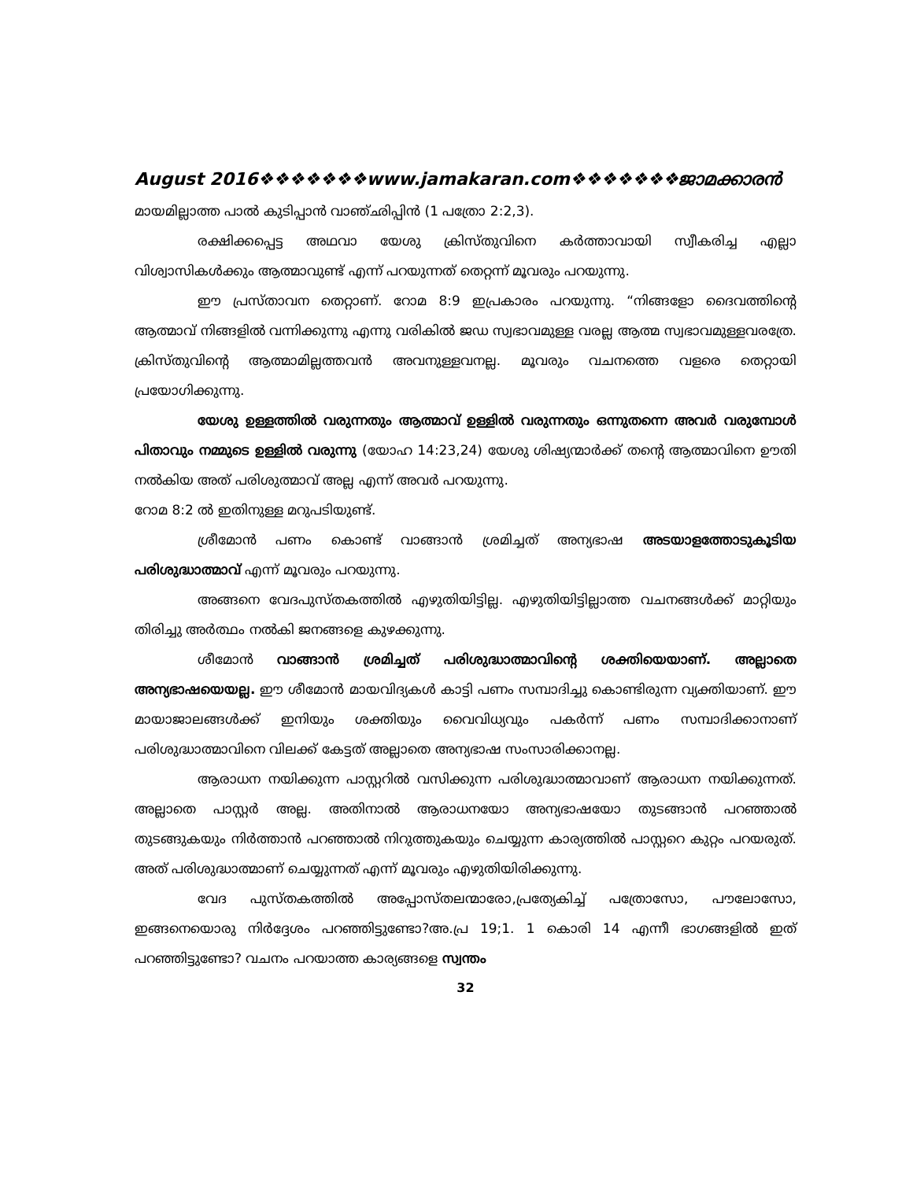August 2016❖❖❖❖❖❖❖www.jamakaran.com❖❖❖❖❖❖❖ജാമക്കാരൻ
മായമില്ലാത്ത പാൽ കുടിപ്പാൻ വാഞ്ഛിപ്പിൻ (1 പത്രോ 2:2,3).
രക്ഷിക്കപ്പെട്ട അഥവാ യേശു ക്രിസ്തുവിനെ കർത്താവായി സ്വീകരിച്ച എല്ലാ വിശ്വാസികൾക്കും ആത്മാവുണ്ട് എന്ന് പറയുന്നത് തെറ്റന്ന് മൂവരും പറയുന്നു.
ഈ പ്രസ്താവന തെറ്റാണ്. റോമ 8:9 ഇപ്രകാരം പറയുന്നു. “നിങ്ങളോ ദൈവത്തിന്റെ ആത്മാവ് നിങ്ങളിൽ വന്നിക്കുന്നു എന്നു വരികിൽ ജഡ സ്വഭാവമുള്ള വരല്ല ആത്മ സ്വഭാവമുള്ളവരത്രേ. ക്രിസ്തുവിന്റെ ആത്മാമില്ലത്തവൻ അവനുള്ളവനല്ല. മൂവരും വചനത്തെ വളരെ തെറ്റായി പ്രയോഗിക്കുന്നു.
യേശു ഉള്ളത്തിൽ വരുന്നതും ആത്മാവ് ഉള്ളിൽ വരുന്നതും ഒന്നുതന്നെ അവർ വരുമ്പോൾ പിതാവും നമ്മുടെ ഉള്ളിൽ വരുന്നു (യോഹ 14:23,24) യേശു ശിഷ്യന്മാർക്ക് തന്റെ ആത്മാവിനെ ഊതി നൽകിയ അത് പരിശുത്മാവ് അല്ല എന്ന് അവർ പറയുന്നു.
റോമ 8:2 ൽ ഇതിനുള്ള മറുപടിയുണ്ട്.
ശ്രീമോൻ പണം കൊണ്ട് വാങ്ങാൻ ശ്രമിച്ചത് അന്യഭാഷ അടയാളത്തോടുകൂടിയ പരിശുദ്ധാത്മാവ് എന്ന് മൂവരും പറയുന്നു.
അങ്ങനെ വേദപുസ്തകത്തിൽ എഴുതിയിട്ടില്ല. എഴുതിയിട്ടില്ലാത്ത വചനങ്ങൾക്ക് മാറ്റിയും തിരിച്ചു അർത്ഥം നൽകി ജനങ്ങളെ കുഴക്കുന്നു.
ശീമോൻ വാങ്ങാൻ ശ്രമിച്ചത് പരിശുദ്ധാത്മാവിന്റെ ശക്തിയെയാണ്. അല്ലാതെ അന്യഭാഷയെയല്ല. ഈ ശീമോൻ മായവിദ്യകൾ കാട്ടി പണം സമ്പാദിച്ചു കൊണ്ടിരുന്ന വ്യക്തിയാണ്. ഈ മായാജാലങ്ങൾക്ക് ഇനിയും ശക്തിയും വൈവിധ്യവും പകർന്ന് പണം സമ്പാദിക്കാനാണ് പരിശുദ്ധാത്മാവിനെ വിലക്ക് കേട്ടത് അല്ലാതെ അന്യഭാഷ സംസാരിക്കാനല്ല.
ആരാധന നയിക്കുന്ന പാസ്റ്ററിൽ വസിക്കുന്ന പരിശുദ്ധാത്മാവാണ് ആരാധന നയിക്കുന്നത്. അല്ലാതെ പാസ്റ്റർ അല്ല. അതിനാൽ ആരാധനയോ അന്യഭാഷയോ തുടങ്ങാൻ പറഞ്ഞാൽ തുടങ്ങുകയും നിർത്താൻ പറഞ്ഞാൽ നിറുത്തുകയും ചെയ്യുന്ന കാര്യത്തിൽ പാസ്റ്ററെ കുറ്റം പറയരുത്. അത് പരിശുദ്ധാത്മാണ് ചെയ്യുന്നത് എന്ന് മൂവരും എഴുതിയിരിക്കുന്നു.
വേദ പുസ്തകത്തിൽ അപ്പോസ്തലന്മാരോ,പ്രത്യേകിച്ച് പത്രോസോ, പൗലോസോ, ഇങ്ങനെയൊരു നിർദ്ദേശം പറഞ്ഞിട്ടുണ്ടോ?അ.പ്ര 19;1. 1 കൊരി 14 എന്നീ ഭാഗങ്ങളിൽ ഇത് പറഞ്ഞിട്ടുണ്ടോ? വചനം പറയാത്ത കാര്യങ്ങളെ സ്വന്തം
32